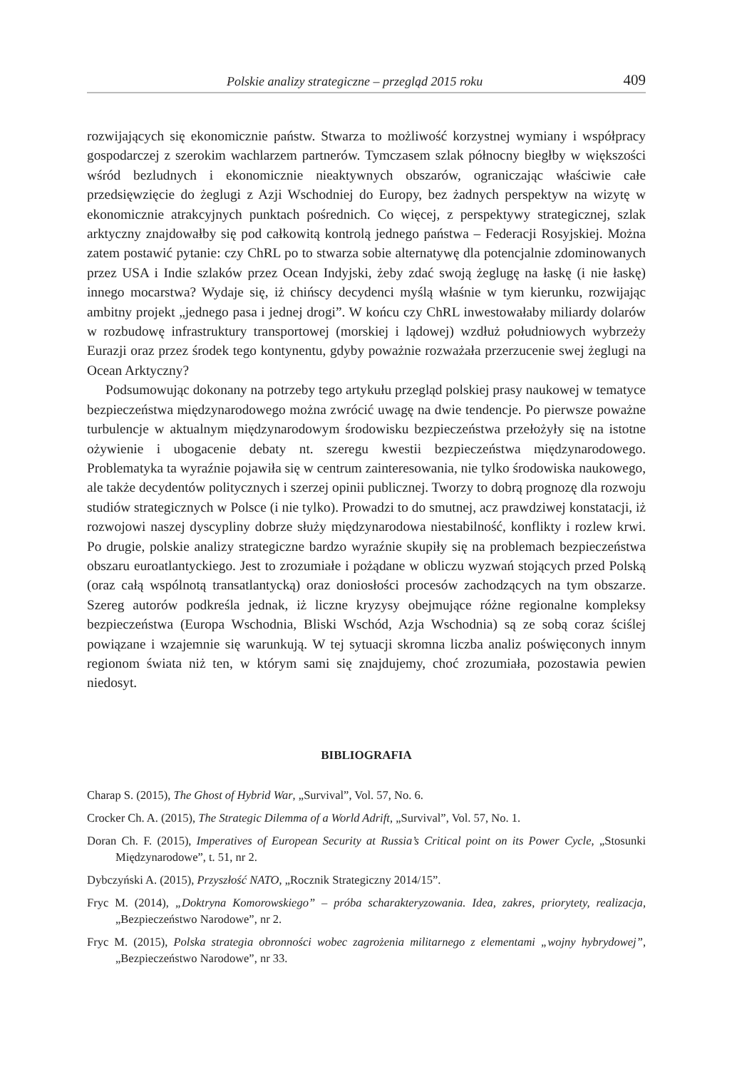Polskie analizy strategiczne – przegląd 2015 roku 409
rozwijających się ekonomicznie państw. Stwarza to możliwość korzystnej wymiany i współpracy gospodarczej z szerokim wachlarzem partnerów. Tymczasem szlak północny biegłby w większości wśród bezludnych i ekonomicznie nieaktywnych obszarów, ograniczając właściwie całe przedsięwzięcie do żeglugi z Azji Wschodniej do Europy, bez żadnych perspektyw na wizytę w ekonomicznie atrakcyjnych punktach pośrednich. Co więcej, z perspektywy strategicznej, szlak arktyczny znajdowałby się pod całkowitą kontrolą jednego państwa – Federacji Rosyjskiej. Można zatem postawić pytanie: czy ChRL po to stwarza sobie alternatywę dla potencjalnie zdominowanych przez USA i Indie szlaków przez Ocean Indyjski, żeby zdać swoją żeglugę na łaskę (i nie łaskę) innego mocarstwa? Wydaje się, iż chińscy decydenci myślą właśnie w tym kierunku, rozwijając ambitny projekt „jednego pasa i jednej drogi”. W końcu czy ChRL inwestowałaby miliardy dolarów w rozbudowę infrastruktury transportowej (morskiej i lądowej) wzdłuż południowych wybrzeży Eurazji oraz przez środek tego kontynentu, gdyby poważnie rozważała przerzucenie swej żeglugi na Ocean Arktyczny?
Podsumowując dokonany na potrzeby tego artykułu przegląd polskiej prasy naukowej w tematyce bezpieczeństwa międzynarodowego można zwrócić uwagę na dwie tendencje. Po pierwsze poważne turbulencje w aktualnym międzynarodowym środowisku bezpieczeństwa przełożyły się na istotne ożywienie i ubogacenie debaty nt. szeregu kwestii bezpieczeństwa międzynarodowego. Problematyka ta wyraźnie pojawiła się w centrum zainteresowania, nie tylko środowiska naukowego, ale także decydentów politycznych i szerzej opinii publicznej. Tworzy to dobrą prognozę dla rozwoju studiów strategicznych w Polsce (i nie tylko). Prowadzi to do smutnej, acz prawdziwej konstatacji, iż rozwojowi naszej dyscypliny dobrze służy międzynarodowa niestabilność, konflikty i rozlew krwi. Po drugie, polskie analizy strategiczne bardzo wyraźnie skupiły się na problemach bezpieczeństwa obszaru euroatlantyckiego. Jest to zrozumiałe i pożądane w obliczu wyzwań stojących przed Polską (oraz całą wspólnotą transatlantycką) oraz doniosłości procesów zachodzących na tym obszarze. Szereg autorów podkreśla jednak, iż liczne kryzysy obejmujące różne regionalne kompleksy bezpieczeństwa (Europa Wschodnia, Bliski Wschód, Azja Wschodnia) są ze sobą coraz ściślej powiązane i wzajemnie się warunkują. W tej sytuacji skromna liczba analiz poświęconych innym regionom świata niż ten, w którym sami się znajdujemy, choć zrozumiała, pozostawia pewien niedosyt.
BIBLIOGRAFIA
Charap S. (2015), The Ghost of Hybrid War, „Survival”, Vol. 57, No. 6.
Crocker Ch. A. (2015), The Strategic Dilemma of a World Adrift, „Survival”, Vol. 57, No. 1.
Doran Ch. F. (2015), Imperatives of European Security at Russia’s Critical point on its Power Cycle, „Stosunki Międzynarodowe”, t. 51, nr 2.
Dybczyński A. (2015), Przyszłość NATO, „Rocznik Strategiczny 2014/15”.
Fryc M. (2014), „Doktryna Komorowskiego” – próba scharakteryzowania. Idea, zakres, priorytety, realizacja, „Bezpieczeństwo Narodowe”, nr 2.
Fryc M. (2015), Polska strategia obronności wobec zagrożenia militarnego z elementami „wojny hybrydowej”, „Bezpieczeństwo Narodowe”, nr 33.